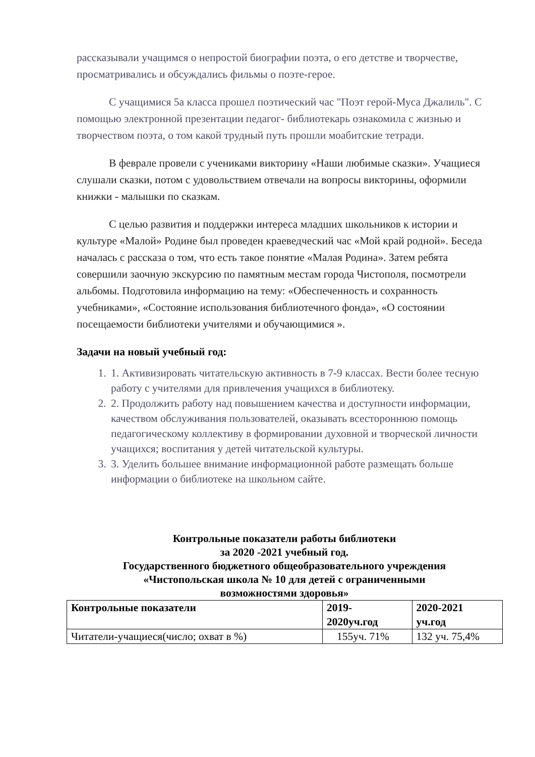рассказывали учащимся о непростой биографии поэта, о его детстве и творчестве, просматривались и обсуждались фильмы о поэте-герое.
С учащимися 5а класса прошел поэтический час "Поэт герой-Муса Джалиль". С помощью электронной презентации педагог- библиотекарь ознакомила с жизнью и творчеством поэта, о том какой трудный путь прошли моабитские тетради.
В феврале провели с учениками викторину «Наши любимые сказки». Учащиеся слушали сказки, потом с удовольствием отвечали на вопросы викторины, оформили книжки - малышки по сказкам.
С целью развития и поддержки интереса младших школьников к истории и культуре «Малой» Родине был проведен краеведческий час «Мой край родной». Беседа началась с рассказа о том, что есть такое понятие «Малая Родина». Затем ребята совершили заочную экскурсию по памятным местам города Чистополя, посмотрели альбомы. Подготовила информацию на тему: «Обеспеченность и сохранность учебниками», «Состояние использования библиотечного фонда», «О состоянии посещаемости библиотеки учителями и обучающимися ».
Задачи на новый учебный год:
1. 1. Активизировать читательскую активность в 7-9 классах. Вести более тесную работу с учителями для привлечения учащихся в библиотеку.
2. 2. Продолжить работу над повышением качества и доступности информации, качеством обслуживания пользователей, оказывать всестороннюю помощь педагогическому коллективу в формировании духовной и творческой личности учащихся; воспитания у детей читательской культуры.
3. 3. Уделить большее внимание информационной работе размещать больше информации о библиотеке на школьном сайте.
Контрольные показатели работы библиотеки
за 2020 -2021 учебный год.
Государственного бюджетного общеобразовательного учреждения
«Чистопольская школа № 10 для детей с ограниченными
возможностями здоровья»
| Контрольные показатели | 2019- 2020уч.год | 2020-2021 уч.год |
| --- | --- | --- |
| Читатели-учащиеся(число; охват в %) | 155уч. 71% | 132 уч. 75,4% |